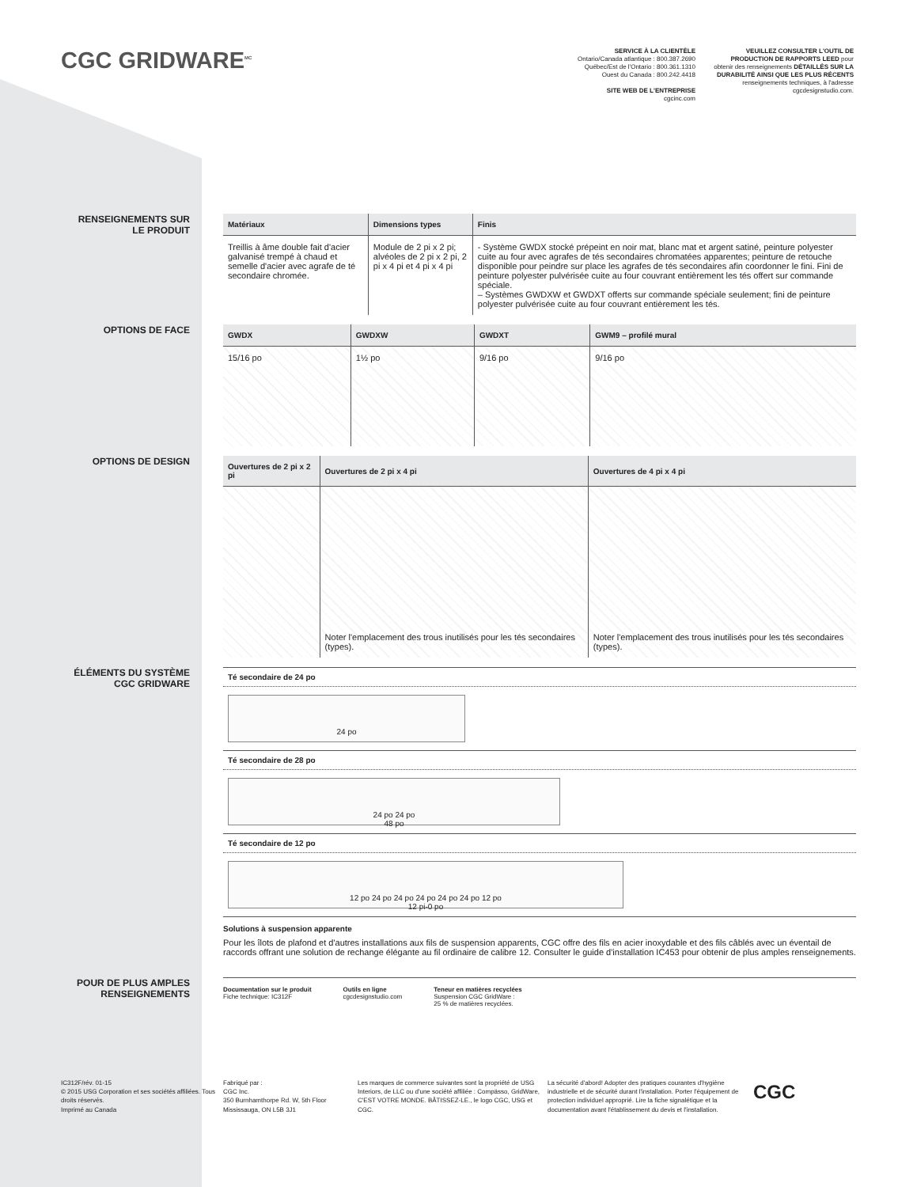CGC GRIDWARE<sup>MC</sup>
SERVICE À LA CLIENTÈLE
Ontario/Canada atlantique : 800.387.2690
Québec/Est de l'Ontario : 800.361.1310
Ouest du Canada : 800.242.4418
SITE WEB DE L'ENTREPRISE
cgcinc.com
VEUILLEZ CONSULTER L'OUTIL DE PRODUCTION DE RAPPORTS LEED pour obtenir des renseignements DÉTAILLÉS SUR LA DURABILITÉ AINSI QUE LES PLUS RÉCENTS renseignements techniques, à l'adresse cgcdesignstudio.com.
RENSEIGNEMENTS SUR
LE PRODUIT
| Matériaux | Dimensions types | Finis |
| --- | --- | --- |
| Treillis à âme double fait d'acier galvanisé trempé à chaud et semelle d'acier avec agrafe de té secondaire chromée. | Module de 2 pi x 2 pi; alvéoles de 2 pi x 2 pi, 2 pi x 4 pi et 4 pi x 4 pi | - Système GWDX stocké prépeint en noir mat, blanc mat et argent satiné, peinture polyester cuite au four avec agrafes de tés secondaires chromatées apparentes; peinture de retouche disponible pour peindre sur place les agrafes de tés secondaires afin coordonner le fini. Fini de peinture polyester pulvérisée cuite au four couvrant entièrement les tés offert sur commande spéciale. – Systèmes GWDXW et GWDXT offerts sur commande spéciale seulement; fini de peinture polyester pulvérisée cuite au four couvrant entièrement les tés. |
OPTIONS DE FACE
| GWDX | GWDXW | GWDXT | GWM9 – profilé mural |
| --- | --- | --- | --- |
| 15/16 po | 1½ po | 9/16 po | 9/16 po |
OPTIONS DE DESIGN
| Ouvertures de 2 pi x 2 pi | Ouvertures de 2 pi x 4 pi | Ouvertures de 4 pi x 4 pi |
| --- | --- | --- |
| | Noter l'emplacement des trous inutilisés pour les tés secondaires (types). | Noter l'emplacement des trous inutilisés pour les tés secondaires (types). |
ÉLÉMENTS DU SYSTÈME
CGC GRIDWARE
Té secondaire de 24 po
24 po
Té secondaire de 28 po
24 po 24 po
48 po
Té secondaire de 12 po
12 po 24 po 24 po 24 po 24 po 24 po 12 po
12 pi-0 po
Solutions à suspension apparente
Pour les îlots de plafond et d'autres installations aux fils de suspension apparents, CGC offre des fils en acier inoxydable et des fils câblés avec un éventail de raccords offrant une solution de rechange élégante au fil ordinaire de calibre 12. Consulter le guide d'installation IC453 pour obtenir de plus amples renseignements.
POUR DE PLUS AMPLES
RENSEIGNEMENTS
Documentation sur le produit
Fiche technique: IC312F
Outils en ligne
cgcdesignstudio.com
Teneur en matières recyclées
Suspension CGC GridWare :
25 % de matières recyclées.
IC312F/rév. 01-15
© 2015 USG Corporation et ses sociétés affiliées. Tous droits réservés.
Imprimé au Canada
Fabriqué par :
CGC Inc.
350 Burnhamthorpe Rd. W, 5th Floor
Mississauga, ON L5B 3J1
Les marques de commerce suivantes sont la propriété de USG Interiors, de LLC ou d'une société affiliée : Compässo, GridWare, C'EST VOTRE MONDE. BÂTISSEZ-LE., le logo CGC, USG et CGC.
La sécurité d'abord! Adopter des pratiques courantes d'hygiène industrielle et de sécurité durant l'installation. Porter l'équipement de protection individuel approprié. Lire la fiche signalétique et la documentation avant l'établissement du devis et l'installation.
CGC